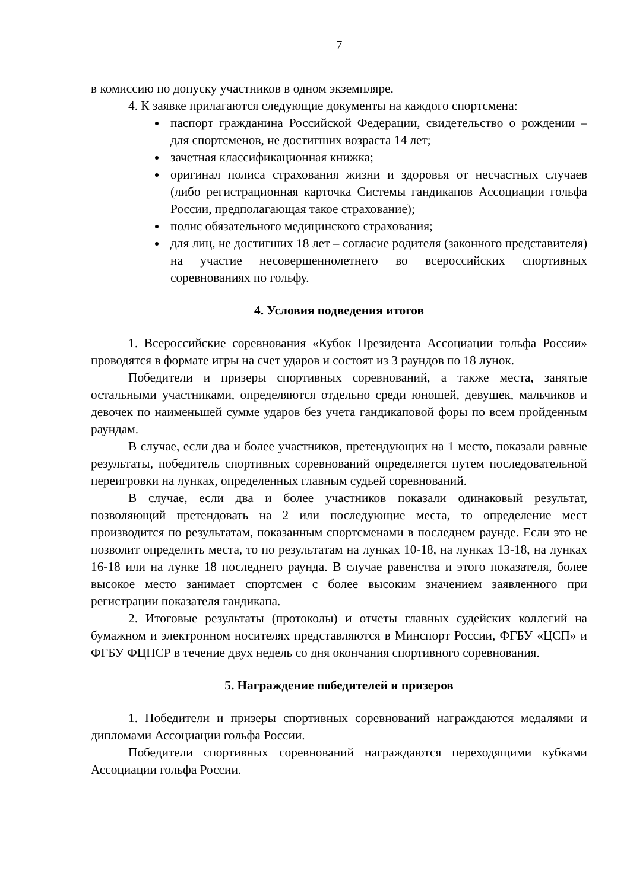7
в комиссию по допуску участников в одном экземпляре.
4. К заявке прилагаются следующие документы на каждого спортсмена:
паспорт гражданина Российской Федерации, свидетельство о рождении – для спортсменов, не достигших возраста 14 лет;
зачетная классификационная книжка;
оригинал полиса страхования жизни и здоровья от несчастных случаев (либо регистрационная карточка Системы гандикапов Ассоциации гольфа России, предполагающая такое страхование);
полис обязательного медицинского страхования;
для лиц, не достигших 18 лет – согласие родителя (законного представителя) на участие несовершеннолетнего во всероссийских спортивных соревнованиях по гольфу.
4. Условия подведения итогов
1. Всероссийские соревнования «Кубок Президента Ассоциации гольфа России» проводятся в формате игры на счет ударов и состоят из 3 раундов по 18 лунок.
Победители и призеры спортивных соревнований, а также места, занятые остальными участниками, определяются отдельно среди юношей, девушек, мальчиков и девочек по наименьшей сумме ударов без учета гандикаповой форы по всем пройденным раундам.
В случае, если два и более участников, претендующих на 1 место, показали равные результаты, победитель спортивных соревнований определяется путем последовательной переигровки на лунках, определенных главным судьей соревнований.
В случае, если два и более участников показали одинаковый результат, позволяющий претендовать на 2 или последующие места, то определение мест производится по результатам, показанным спортсменами в последнем раунде. Если это не позволит определить места, то по результатам на лунках 10-18, на лунках 13-18, на лунках 16-18 или на лунке 18 последнего раунда. В случае равенства и этого показателя, более высокое место занимает спортсмен с более высоким значением заявленного при регистрации показателя гандикапа.
2. Итоговые результаты (протоколы) и отчеты главных судейских коллегий на бумажном и электронном носителях представляются в Минспорт России, ФГБУ «ЦСП» и ФГБУ ФЦПСР в течение двух недель со дня окончания спортивного соревнования.
5. Награждение победителей и призеров
1. Победители и призеры спортивных соревнований награждаются медалями и дипломами Ассоциации гольфа России.
Победители спортивных соревнований награждаются переходящими кубками Ассоциации гольфа России.